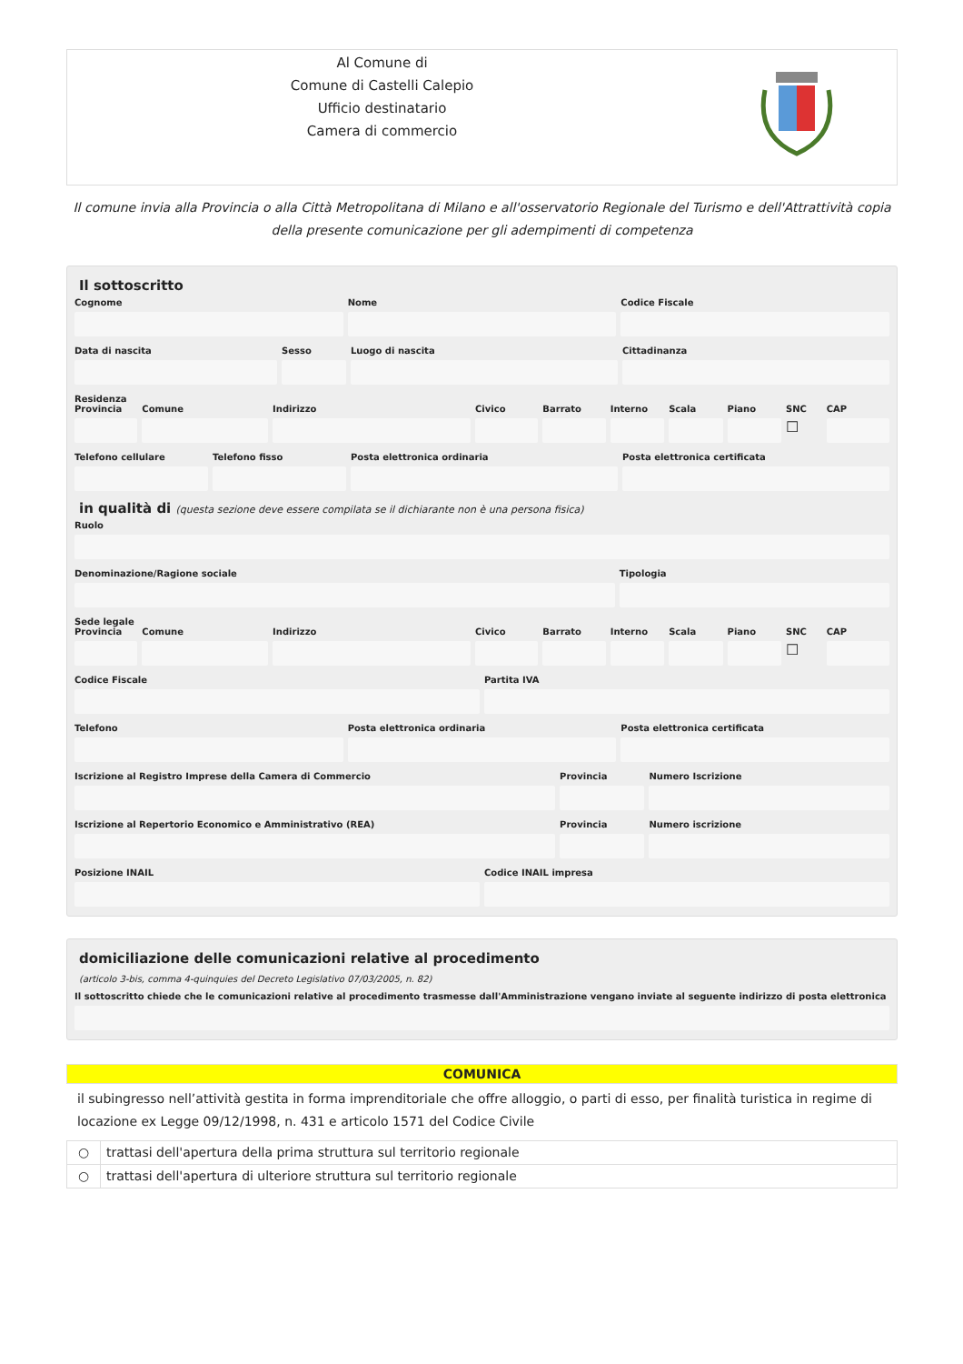Al Comune di
Comune di Castelli Calepio
Ufficio destinatario
Camera di commercio
Il comune invia alla Provincia o alla Città Metropolitana di Milano e all'osservatorio Regionale del Turismo e dell'Attrattività copia della presente comunicazione per gli adempimenti di competenza
Il sottoscritto
Cognome Nome Codice Fiscale
Data di nascita Sesso Luogo di nascita Cittadinanza
Residenza
Provincia Comune Indirizzo Civico Barrato Interno Scala Piano SNC
☐
CAP
Telefono cellulare Telefono fisso Posta elettronica ordinaria Posta elettronica certificata
in qualità di (questa sezione deve essere compilata se il dichiarante non è una persona fisica)
Ruolo
Denominazione/Ragione sociale Tipologia
Sede legale
Provincia Comune Indirizzo Civico Barrato Interno Scala Piano SNC
☐
CAP
Codice Fiscale Partita IVA
Telefono Posta elettronica ordinaria Posta elettronica certificata
Iscrizione al Registro Imprese della Camera di Commercio
Provincia Numero Iscrizione
Iscrizione al Repertorio Economico e Amministrativo (REA)
Provincia Numero iscrizione
Posizione INAIL Codice INAIL impresa
domiciliazione delle comunicazioni relative al procedimento
(articolo 3-bis, comma 4-quinquies del Decreto Legislativo 07/03/2005, n. 82)
Il sottoscritto chiede che le comunicazioni relative al procedimento trasmesse dall'Amministrazione vengano inviate al seguente indirizzo di posta elettronica
COMUNICA
il subingresso nell’attività gestita in forma imprenditoriale che offre alloggio, o parti di esso, per finalità turistica in regime di locazione ex Legge 09/12/1998, n. 431 e articolo 1571 del Codice Civile
○ trattasi dell'apertura della prima struttura sul territorio regionale
○ trattasi dell'apertura di ulteriore struttura sul territorio regionale